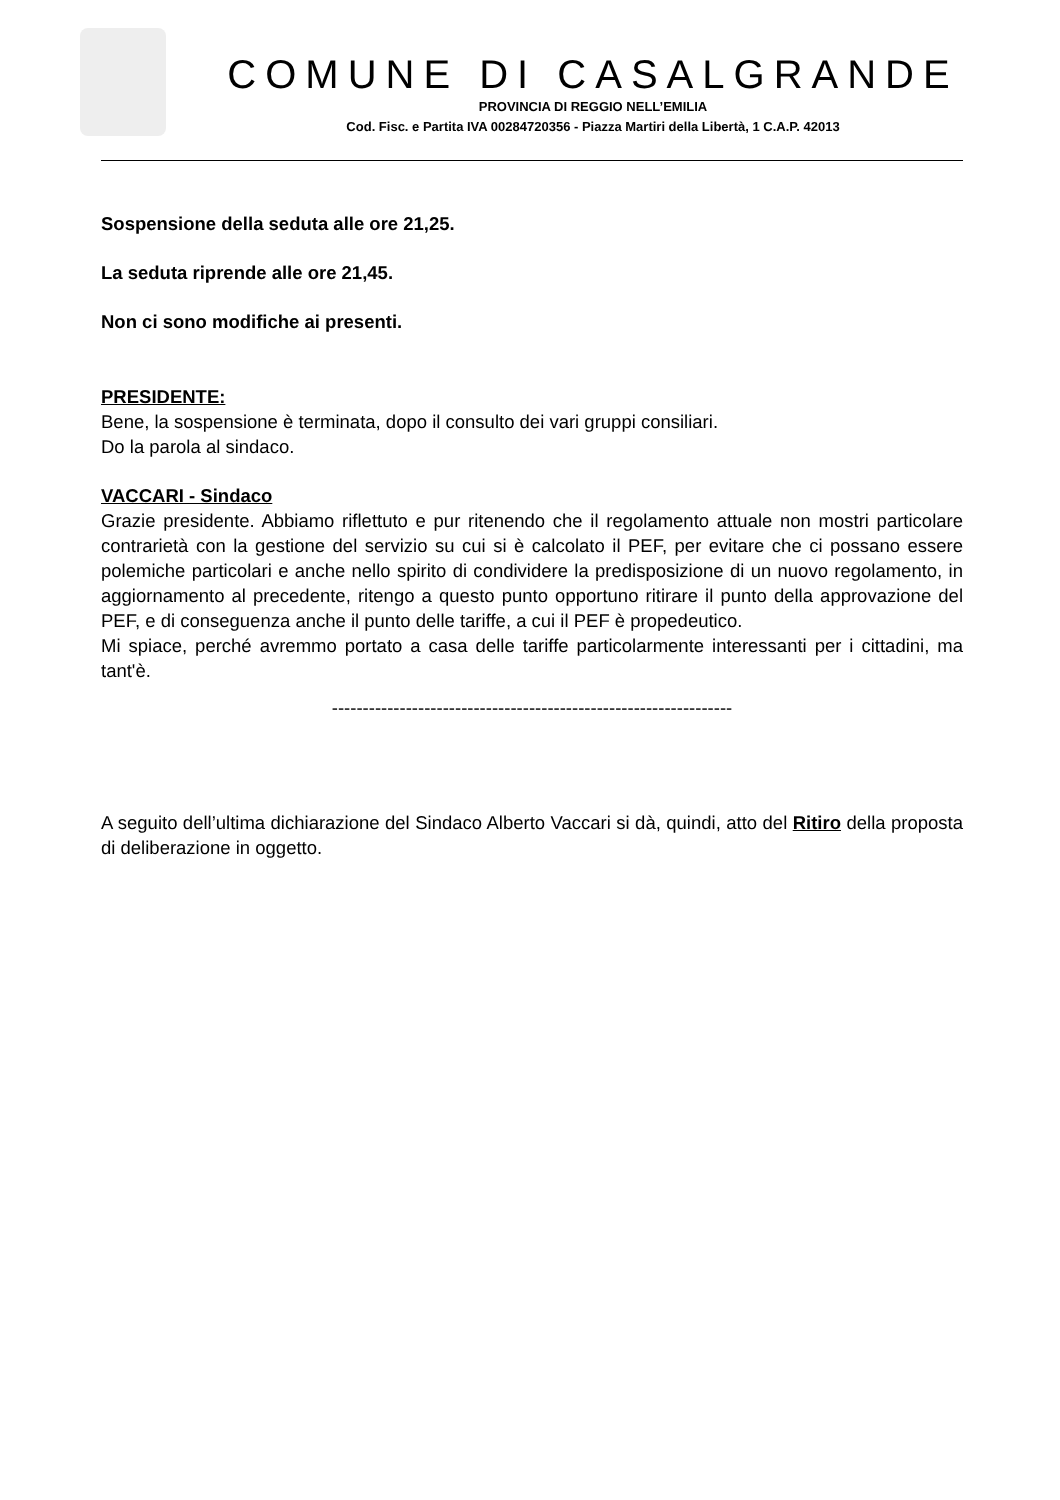COMUNE DI CASALGRANDE
PROVINCIA DI REGGIO NELL’EMILIA
Cod. Fisc. e Partita IVA 00284720356 - Piazza Martiri della Libertà, 1 C.A.P. 42013
Sospensione della seduta alle ore 21,25.
La seduta riprende alle ore 21,45.
Non ci sono modifiche ai presenti.
PRESIDENTE:
Bene, la sospensione è terminata, dopo il consulto dei vari gruppi consiliari.
Do la parola al sindaco.
VACCARI - Sindaco
Grazie presidente. Abbiamo riflettuto e pur ritenendo che il regolamento attuale non mostri particolare contrarietà con la gestione del servizio su cui si è calcolato il PEF, per evitare che ci possano essere polemiche particolari e anche nello spirito di condividere la predisposizione di un nuovo regolamento, in aggiornamento al precedente, ritengo a questo punto opportuno ritirare il punto della approvazione del PEF, e di conseguenza anche il punto delle tariffe, a cui il PEF è propedeutico.
Mi spiace, perché avremmo portato a casa delle tariffe particolarmente interessanti per i cittadini, ma tant'è.
-----------------------------------------------------------------
A seguito dell’ultima dichiarazione del Sindaco Alberto Vaccari si dà, quindi, atto del Ritiro della proposta di deliberazione in oggetto.